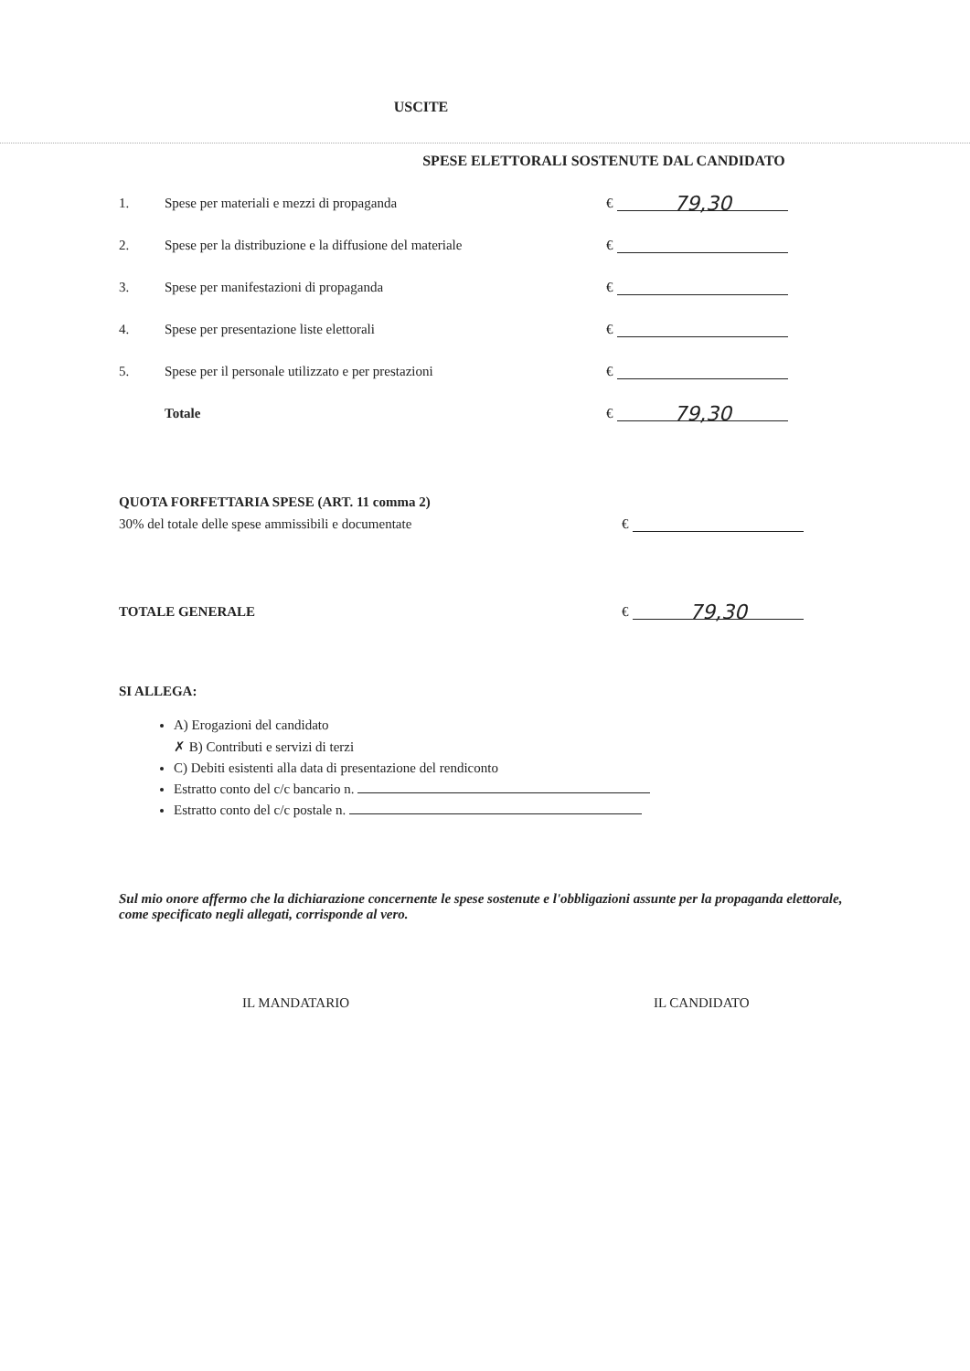USCITE
SPESE ELETTORALI SOSTENUTE DAL CANDIDATO
1. Spese per materiali e mezzi di propaganda € 79,30
2. Spese per la distribuzione e la diffusione del materiale €
3. Spese per manifestazioni di propaganda €
4. Spese per presentazione liste elettorali €
5. Spese per il personale utilizzato e per prestazioni €
Totale € 79,30
QUOTA FORFETTARIA SPESE (ART. 11 comma 2)
30% del totale delle spese ammissibili e documentate €
TOTALE GENERALE € 79,30
SI ALLEGA:
A) Erogazioni del candidato
✗ B) Contributi e servizi di terzi
C) Debiti esistenti alla data di presentazione del rendiconto
Estratto conto del c/c bancario n.
Estratto conto del c/c postale n.
Sul mio onore affermo che la dichiarazione concernente le spese sostenute e l'obbligazioni assunte per la propaganda elettorale, come specificato negli allegati, corrisponde al vero.
IL MANDATARIO IL CANDIDATO